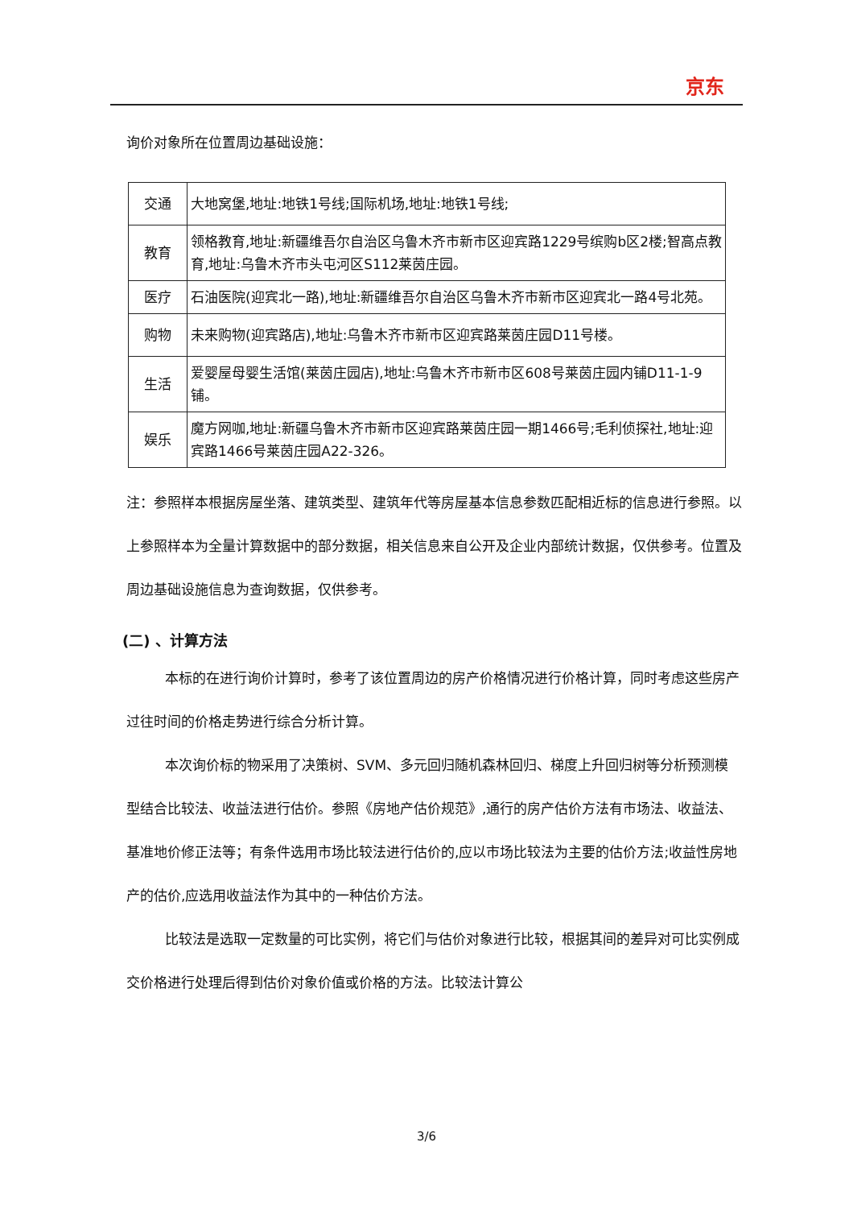京东
询价对象所在位置周边基础设施：
| 交通 | 大地窝堡,地址:地铁1号线;国际机场,地址:地铁1号线; |
| 教育 | 领格教育,地址:新疆维吾尔自治区乌鲁木齐市新市区迎宾路1229号缤购b区2楼;智高点教育,地址:乌鲁木齐市头屯河区S112莱茵庄园。 |
| 医疗 | 石油医院(迎宾北一路),地址:新疆维吾尔自治区乌鲁木齐市新市区迎宾北一路4号北苑。 |
| 购物 | 未来购物(迎宾路店),地址:乌鲁木齐市新市区迎宾路莱茵庄园D11号楼。 |
| 生活 | 爱婴屋母婴生活馆(莱茵庄园店),地址:乌鲁木齐市新市区608号莱茵庄园内铺D11-1-9铺。 |
| 娱乐 | 魔方网咖,地址:新疆乌鲁木齐市新市区迎宾路莱茵庄园一期1466号;毛利侦探社,地址:迎宾路1466号莱茵庄园A22-326。 |
注：参照样本根据房屋坐落、建筑类型、建筑年代等房屋基本信息参数匹配相近标的信息进行参照。以上参照样本为全量计算数据中的部分数据，相关信息来自公开及企业内部统计数据，仅供参考。位置及周边基础设施信息为查询数据，仅供参考。
(二) 、计算方法
本标的在进行询价计算时，参考了该位置周边的房产价格情况进行价格计算，同时考虑这些房产过往时间的价格走势进行综合分析计算。
本次询价标的物采用了决策树、SVM、多元回归随机森林回归、梯度上升回归树等分析预测模型结合比较法、收益法进行估价。参照《房地产估价规范》,通行的房产估价方法有市场法、收益法、基准地价修正法等；有条件选用市场比较法进行估价的,应以市场比较法为主要的估价方法;收益性房地产的估价,应选用收益法作为其中的一种估价方法。
比较法是选取一定数量的可比实例，将它们与估价对象进行比较，根据其间的差异对可比实例成交价格进行处理后得到估价对象价值或价格的方法。比较法计算公
3/6